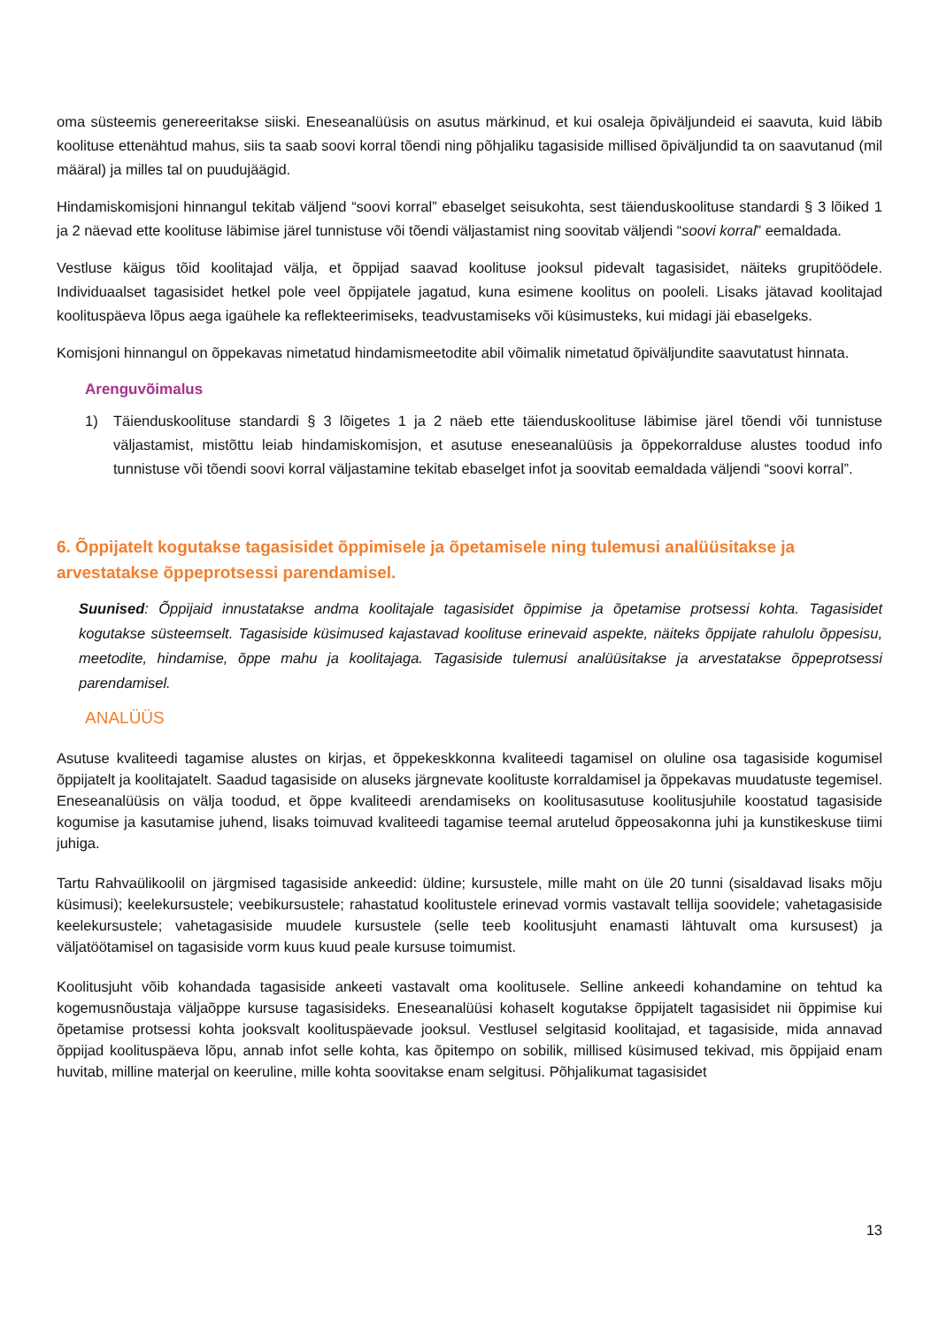oma süsteemis genereeritakse siiski. Eneseanalüüsis on asutus märkinud, et kui osaleja õpiväljundeid ei saavuta, kuid läbib koolituse ettenähtud mahus, siis ta saab soovi korral tõendi ning põhjaliku tagasiside millised õpiväljundid ta on saavutanud (mil määral) ja milles tal on puudujäägid.
Hindamiskomisjoni hinnangul tekitab väljend “soovi korral” ebaselget seisukohta, sest täienduskoolituse standardi § 3 lõiked 1 ja 2 näevad ette koolituse läbimise järel tunnistuse või tõendi väljastamist ning soovitab väljendi “soovi korral” eemaldada.
Vestluse käigus tõid koolitajad välja, et õppijad saavad koolituse jooksul pidevalt tagasisidet, näiteks grupitöödele. Individuaalset tagasisidet hetkel pole veel õppijatele jagatud, kuna esimene koolitus on pooleli. Lisaks jätavad koolitajad koolituspäeva lõpus aega igaühele ka reflekteerimiseks, teadvustamiseks või küsimusteks, kui midagi jäi ebaselgeks.
Komisjoni hinnangul on õppekavas nimetatud hindamismeetodite abil võimalik nimetatud õpiväljundite saavutatust hinnata.
Arenguvõimalus
1) Täienduskoolituse standardi § 3 lõigetes 1 ja 2 näeb ette täienduskoolituse läbimise järel tõendi või tunnistuse väljastamist, mistõttu leiab hindamiskomisjon, et asutuse eneseanalüüsis ja õppekorralduse alustes toodud info tunnistuse või tõendi soovi korral väljastamine tekitab ebaselget infot ja soovitab eemaldada väljendi “soovi korral”.
6. Õppijatelt kogutakse tagasisidet õppimisele ja õpetamisele ning tulemusi analüüsitakse ja arvestatakse õppeprotsessi parendamisel.
Suunised: Õppijaid innustatakse andma koolitajale tagasisidet õppimise ja õpetamise protsessi kohta. Tagasisidet kogutakse süsteemselt. Tagasiside küsimused kajastavad koolituse erinevaid aspekte, näiteks õppijate rahulolu õppesisu, meetodite, hindamise, õppe mahu ja koolitajaga. Tagasiside tulemusi analüüsitakse ja arvestatakse õppeprotsessi parendamisel.
ANALÜÜS
Asutuse kvaliteedi tagamise alustes on kirjas, et õppekeskkonna kvaliteedi tagamisel on oluline osa tagasiside kogumisel õppijatelt ja koolitajatelt. Saadud tagasiside on aluseks järgnevate koolituste korraldamisel ja õppekavas muudatuste tegemisel. Eneseanalüüsis on välja toodud, et õppe kvaliteedi arendamiseks on koolitusasutuse koolitusjuhile koostatud tagasiside kogumise ja kasutamise juhend, lisaks toimuvad kvaliteedi tagamise teemal arutelud õppeosakonna juhi ja kunstikeskuse tiimi juhiga.
Tartu Rahvaülikoolil on järgmised tagasiside ankeedid: üldine; kursustele, mille maht on üle 20 tunni (sisaldavad lisaks mõju küsimusi); keelekursustele; veebikursustele; rahastatud koolitustele erinevad vormis vastavalt tellija soovidele; vahetagasiside keelekursustele; vahetagasiside muudele kursustele (selle teeb koolitusjuht enamasti lähtuvalt oma kursusest) ja väljatöötamisel on tagasiside vorm kuus kuud peale kursuse toimumist.
Koolitusjuht võib kohandada tagasiside ankeeti vastavalt oma koolitusele. Selline ankeedi kohandamine on tehtud ka kogemusnõustaja väljaõppe kursuse tagasisideks. Eneseanalüüsi kohaselt kogutakse õppijatelt tagasisidet nii õppimise kui õpetamise protsessi kohta jooksvalt koolituspäevade jooksul. Vestlusel selgitasid koolitajad, et tagasiside, mida annavad õppijad koolituspäeva lõpu, annab infot selle kohta, kas õpitempo on sobilik, millised küsimused tekivad, mis õppijaid enam huvitab, milline materjal on keeruline, mille kohta soovitakse enam selgitusi. Põhjalikumat tagasisidet
13